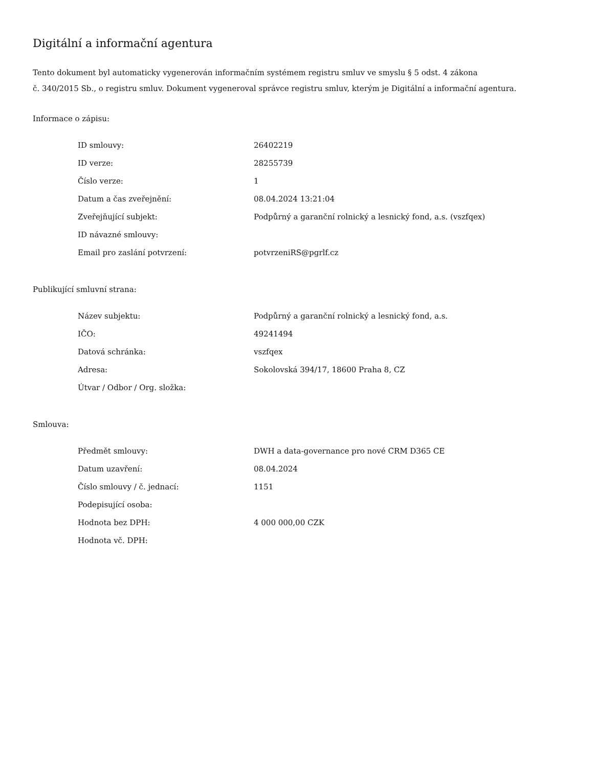Digitální a informační agentura
Tento dokument byl automaticky vygenerován informačním systémem registru smluv ve smyslu § 5 odst. 4 zákona
č. 340/2015 Sb., o registru smluv. Dokument vygeneroval správce registru smluv, kterým je Digitální a informační agentura.
Informace o zápisu:
| ID smlouvy: | 26402219 |
| ID verze: | 28255739 |
| Číslo verze: | 1 |
| Datum a čas zveřejnění: | 08.04.2024 13:21:04 |
| Zveřejňující subjekt: | Podpůrný a garanční rolnický a lesnický fond, a.s. (vszfqex) |
| ID návazné smlouvy: | |
| Email pro zaslání potvrzení: | potvrzeniRS@pgrlf.cz |
Publikující smluvní strana:
| Název subjektu: | Podpůrný a garanční rolnický a lesnický fond, a.s. |
| IČO: | 49241494 |
| Datová schránka: | vszfqex |
| Adresa: | Sokolovská 394/17, 18600 Praha 8, CZ |
| Útvar / Odbor / Org. složka: | |
Smlouva:
| Předmět smlouvy: | DWH a data-governance pro nové CRM D365 CE |
| Datum uzavření: | 08.04.2024 |
| Číslo smlouvy / č. jednací: | 1151 |
| Podepisující osoba: | |
| Hodnota bez DPH: | 4 000 000,00 CZK |
| Hodnota vč. DPH: | |